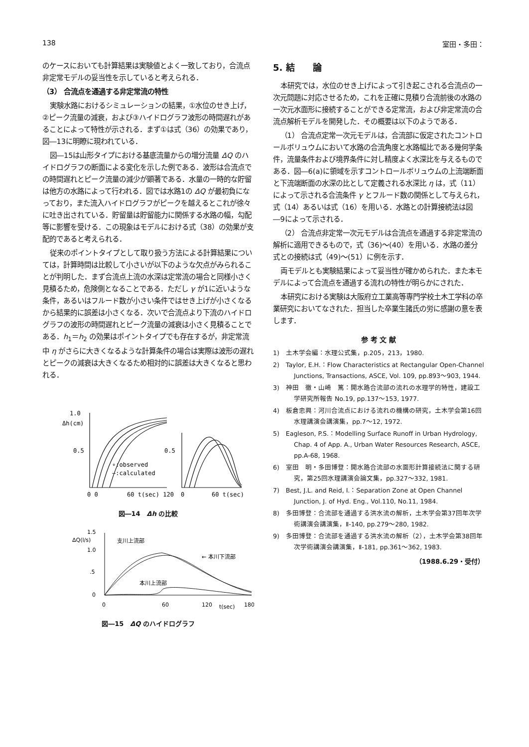138 室田・多田：
のケースにおいても計算結果は実験値とよく一致しており，合流点非定常モデルの妥当性を示していると考えられる．
（3） 合流点を通過する非定常流の特性
実験水路におけるシミュレーションの結果，①水位のせき上げ，②ピーク流量の減衰，および③ハイドログラフ波形の時間遅れがあることによって特性が示される．まず①は式（36）の効果であり，図―13に明瞭に現われている．
図―15は山形タイプにおける基底流量からの増分流量 ΔQ のハイドログラフの断面による変化を示した例である．波形は合流点での時間遅れとピーク流量の減少が顕著である．水量の一時的な貯留は他方の水路によって行われる．図では水路1の ΔQ が最初負になっており，また流入ハイドログラフがピークを越えるとこれが徐々に吐き出されている．貯留量は貯留能力に関係する水路の幅，勾配等に影響を受ける．この現象はモデルにおける式（38）の効果が支配的であると考えられる．
従来のポイントタイプとして取り扱う方法による計算結果については，計算時間は比較して小さいが以下のような欠点がみられることが判明した．まず合流点上流の水深は定常流の場合と同様小さく見積るため，危険側となることである．ただし γ が1に近いような条件，あるいはフルード数が小さい条件ではせき上げが小さくなるから結果的に誤差は小さくなる．次いで合流点より下流のハイドログラフの波形の時間遅れとピーク流量の減衰は小さく見積ることである．h<sub>1</sub>＝h<sub>2</sub> の効果はポイントタイプでも存在するが，非定常流中 η がさらに大きくなるような計算条件の場合は実際は波形の遅れとピークの減衰は大きくなるため相対的に誤差は大きくなると思われる．
1.0
Δh(cm)
0.5
0.5
∘:observed
—:calculated
0 0
60 t(sec) 120
0
60 t(sec)
図―14　Δh の比較
1.5
ΔQ(l/s)
1.0
.5
0
支川上流部
← 本川下流部
本川上流部
0
60
120
t(sec)
180
図―15　ΔQ のハイドログラフ
5. 結　　論
本研究では，水位のせき上げによって引き起こされる合流点の一次元問題に対応させるため，これを正確に見積り合流前後の水路の一次元水面形に接続することができる定常流，および非定常流の合流点解析モデルを開発した．その概要は以下のようである．
（1） 合流点定常一次元モデルは，合流部に仮定されたコントロールボリュウムにおいて水路の合流角度と水路幅比である幾何学条件，流量条件および境界条件に対し精度よく水深比を与えるものである．図―6(a)に領域を示すコントロールボリュウムの上流端断面と下流端断面の水深の比として定義される水深比 η は，式（11）によって示される合流条件 γ とフルード数の関係として与えられ，式（14）あるいは式（16）を用いる．水路との計算接続法は図―9によって示される．
（2） 合流点非定常一次元モデルは合流点を通過する非定常流の解析に適用できるもので，式（36)～(40）を用いる．水路の差分式との接続は式（49)～(51）に例を示す．
両モデルとも実験結果によって妥当性が確かめられた．また本モデルによって合流点を通過する流れの特性が明らかにされた．
本研究における実験は大阪府立工業高等専門学校土木工学科の卒業研究においてなされた．担当した卒業生諸氏の労に感謝の意を表します．
参 考 文 献
1)　土木学会編：水理公式集，p.205，213，1980.
2)　Taylor, E.H.：Flow Characteristics at Rectangular Open-Channel Junctions, Transactions, ASCE, Vol. 109, pp.893～903, 1944.
3)　神田　徹・山崎　篤：開水路合流部の流れの水理学的特性，建設工学研究所報告 No.19, pp.137～153, 1977.
4)　板倉忠興：河川合流点における流れの機構の研究，土木学会第16回水理講演会講演集，pp.7～12, 1972.
5)　Eagleson, P.S.：Modelling Surface Runoff in Urban Hydrology, Chap. 4 of App. A., Urban Water Resources Research, ASCE, pp.A-68, 1968.
6)　室田　明・多田博登：開水路合流部の水面形計算接続法に関する研究，第25回水理講演会論文集，pp.327～332, 1981.
7)　Best, J.L. and Reid, I.：Separation Zone at Open Channel Junction, J. of Hyd. Eng., Vol.110, No.11, 1984.
8)　多田博登：合流部を通過する洪水流の解析，土木学会第37回年次学術講演会講演集，Ⅱ-140, pp.279～280, 1982.
9)　多田博登：合流部を通過する洪水流の解析（2），土木学会第38回年次学術講演会講演集，Ⅱ-181, pp.361～362, 1983.
（1988.6.29・受付）